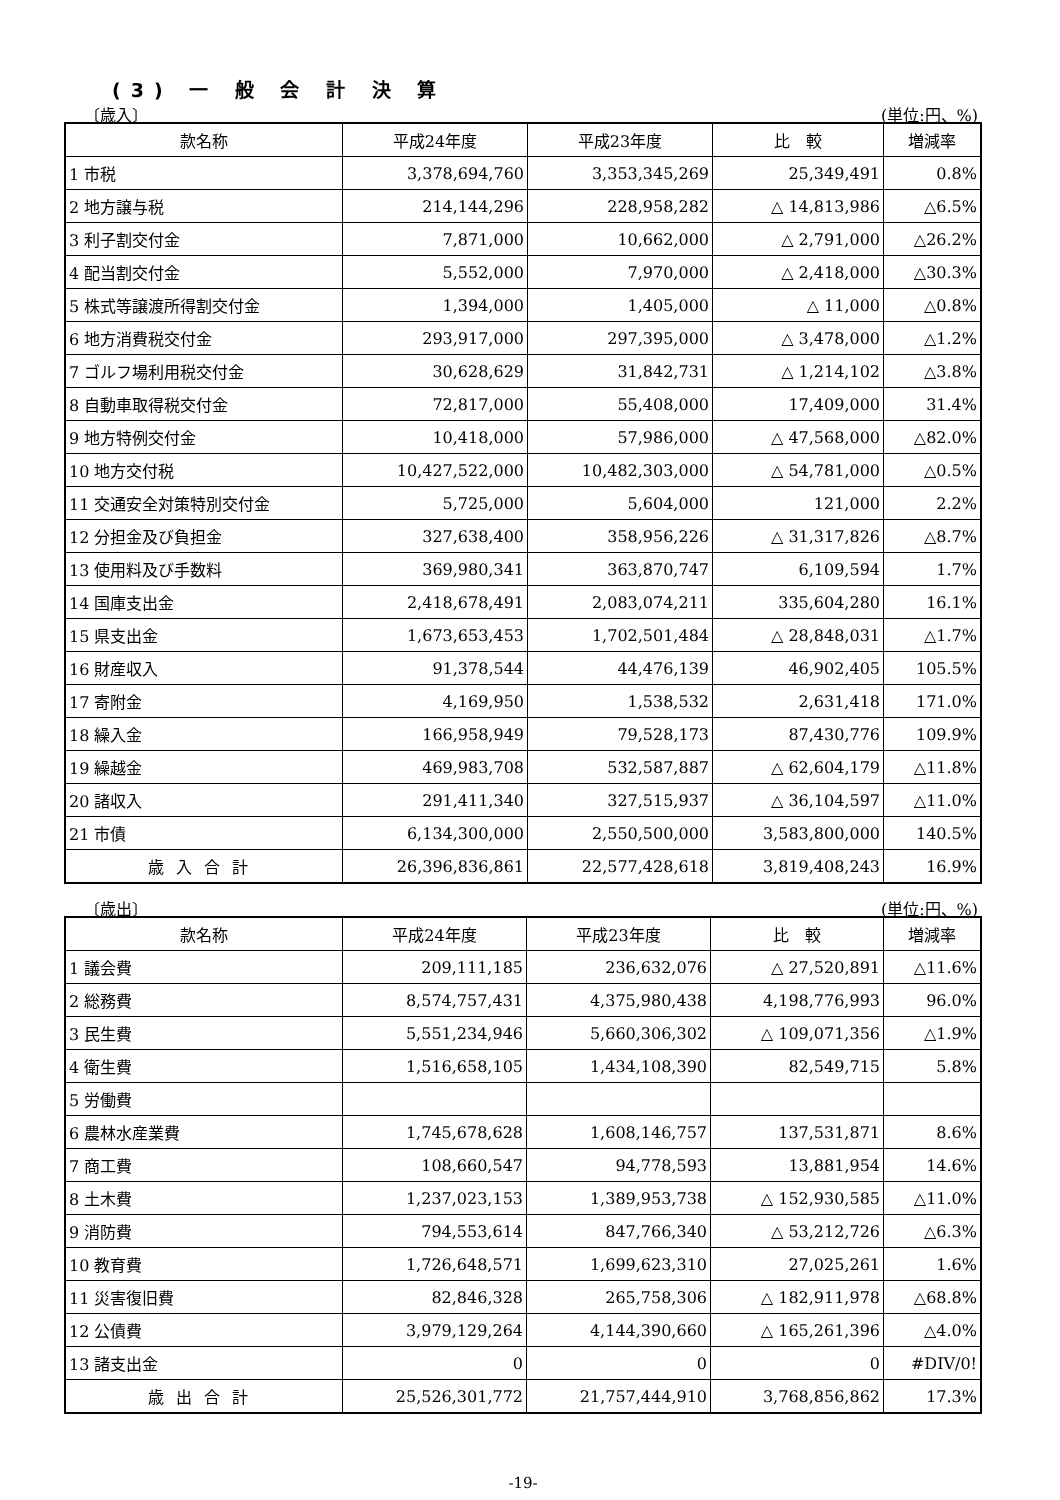(3) 一 般 会 計 決 算
〔歳入〕 (単位:円、%)
| 款名称 | 平成24年度 | 平成23年度 | 比 較 | 増減率 |
| --- | --- | --- | --- | --- |
| 1 市税 | 3,378,694,760 | 3,353,345,269 | 25,349,491 | 0.8% |
| 2 地方譲与税 | 214,144,296 | 228,958,282 | △ 14,813,986 | △6.5% |
| 3 利子割交付金 | 7,871,000 | 10,662,000 | △ 2,791,000 | △26.2% |
| 4 配当割交付金 | 5,552,000 | 7,970,000 | △ 2,418,000 | △30.3% |
| 5 株式等譲渡所得割交付金 | 1,394,000 | 1,405,000 | △ 11,000 | △0.8% |
| 6 地方消費税交付金 | 293,917,000 | 297,395,000 | △ 3,478,000 | △1.2% |
| 7 ゴルフ場利用税交付金 | 30,628,629 | 31,842,731 | △ 1,214,102 | △3.8% |
| 8 自動車取得税交付金 | 72,817,000 | 55,408,000 | 17,409,000 | 31.4% |
| 9 地方特例交付金 | 10,418,000 | 57,986,000 | △ 47,568,000 | △82.0% |
| 10 地方交付税 | 10,427,522,000 | 10,482,303,000 | △ 54,781,000 | △0.5% |
| 11 交通安全対策特別交付金 | 5,725,000 | 5,604,000 | 121,000 | 2.2% |
| 12 分担金及び負担金 | 327,638,400 | 358,956,226 | △ 31,317,826 | △8.7% |
| 13 使用料及び手数料 | 369,980,341 | 363,870,747 | 6,109,594 | 1.7% |
| 14 国庫支出金 | 2,418,678,491 | 2,083,074,211 | 335,604,280 | 16.1% |
| 15 県支出金 | 1,673,653,453 | 1,702,501,484 | △ 28,848,031 | △1.7% |
| 16 財産収入 | 91,378,544 | 44,476,139 | 46,902,405 | 105.5% |
| 17 寄附金 | 4,169,950 | 1,538,532 | 2,631,418 | 171.0% |
| 18 繰入金 | 166,958,949 | 79,528,173 | 87,430,776 | 109.9% |
| 19 繰越金 | 469,983,708 | 532,587,887 | △ 62,604,179 | △11.8% |
| 20 諸収入 | 291,411,340 | 327,515,937 | △ 36,104,597 | △11.0% |
| 21 市債 | 6,134,300,000 | 2,550,500,000 | 3,583,800,000 | 140.5% |
| 歳入合計 | 26,396,836,861 | 22,577,428,618 | 3,819,408,243 | 16.9% |
〔歳出〕 (単位:円、%)
| 款名称 | 平成24年度 | 平成23年度 | 比 較 | 増減率 |
| --- | --- | --- | --- | --- |
| 1 議会費 | 209,111,185 | 236,632,076 | △ 27,520,891 | △11.6% |
| 2 総務費 | 8,574,757,431 | 4,375,980,438 | 4,198,776,993 | 96.0% |
| 3 民生費 | 5,551,234,946 | 5,660,306,302 | △ 109,071,356 | △1.9% |
| 4 衛生費 | 1,516,658,105 | 1,434,108,390 | 82,549,715 | 5.8% |
| 5 労働費 | | | | |
| 6 農林水産業費 | 1,745,678,628 | 1,608,146,757 | 137,531,871 | 8.6% |
| 7 商工費 | 108,660,547 | 94,778,593 | 13,881,954 | 14.6% |
| 8 土木費 | 1,237,023,153 | 1,389,953,738 | △ 152,930,585 | △11.0% |
| 9 消防費 | 794,553,614 | 847,766,340 | △ 53,212,726 | △6.3% |
| 10 教育費 | 1,726,648,571 | 1,699,623,310 | 27,025,261 | 1.6% |
| 11 災害復旧費 | 82,846,328 | 265,758,306 | △ 182,911,978 | △68.8% |
| 12 公債費 | 3,979,129,264 | 4,144,390,660 | △ 165,261,396 | △4.0% |
| 13 諸支出金 | 0 | 0 | 0 | #DIV/0! |
| 歳出合計 | 25,526,301,772 | 21,757,444,910 | 3,768,856,862 | 17.3% |
-19-